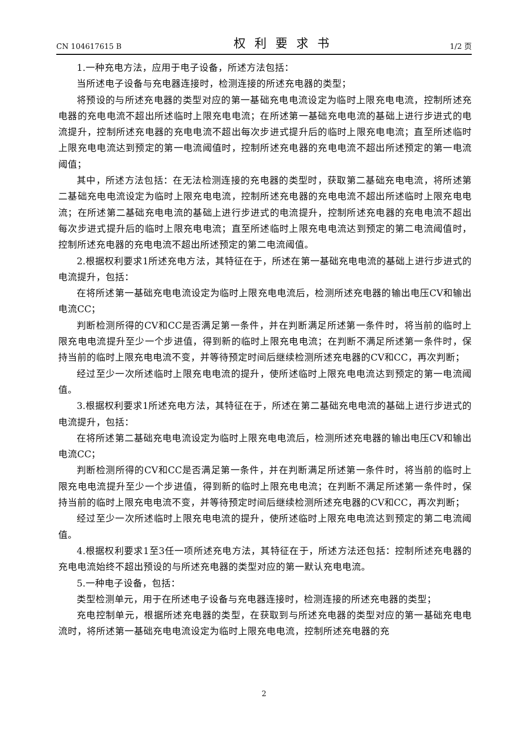CN 104617615 B 权利要求书 1/2 页
1.一种充电方法，应用于电子设备，所述方法包括：
当所述电子设备与充电器连接时，检测连接的所述充电器的类型；
将预设的与所述充电器的类型对应的第一基础充电电流设定为临时上限充电电流，控制所述充电器的充电电流不超出所述临时上限充电电流；在所述第一基础充电电流的基础上进行步进式的电流提升，控制所述充电器的充电电流不超出每次步进式提升后的临时上限充电电流；直至所述临时上限充电电流达到预定的第一电流阈值时，控制所述充电器的充电电流不超出所述预定的第一电流阈值；
其中，所述方法包括：在无法检测连接的充电器的类型时，获取第二基础充电电流，将所述第二基础充电电流设定为临时上限充电电流，控制所述充电器的充电电流不超出所述临时上限充电电流；在所述第二基础充电电流的基础上进行步进式的电流提升，控制所述充电器的充电电流不超出每次步进式提升后的临时上限充电电流；直至所述临时上限充电电流达到预定的第二电流阈值时，控制所述充电器的充电电流不超出所述预定的第二电流阈值。
2.根据权利要求1所述充电方法，其特征在于，所述在第一基础充电电流的基础上进行步进式的电流提升，包括：
在将所述第一基础充电电流设定为临时上限充电电流后，检测所述充电器的输出电压CV和输出电流CC；
判断检测所得的CV和CC是否满足第一条件，并在判断满足所述第一条件时，将当前的临时上限充电电流提升至少一个步进值，得到新的临时上限充电电流；在判断不满足所述第一条件时，保持当前的临时上限充电电流不变，并等待预定时间后继续检测所述充电器的CV和CC，再次判断；
经过至少一次所述临时上限充电电流的提升，使所述临时上限充电电流达到预定的第一电流阈值。
3.根据权利要求1所述充电方法，其特征在于，所述在第二基础充电电流的基础上进行步进式的电流提升，包括：
在将所述第二基础充电电流设定为临时上限充电电流后，检测所述充电器的输出电压CV和输出电流CC；
判断检测所得的CV和CC是否满足第一条件，并在判断满足所述第一条件时，将当前的临时上限充电电流提升至少一个步进值，得到新的临时上限充电电流；在判断不满足所述第一条件时，保持当前的临时上限充电电流不变，并等待预定时间后继续检测所述充电器的CV和CC，再次判断；
经过至少一次所述临时上限充电电流的提升，使所述临时上限充电电流达到预定的第二电流阈值。
4.根据权利要求1至3任一项所述充电方法，其特征在于，所述方法还包括：控制所述充电器的充电电流始终不超出预设的与所述充电器的类型对应的第一默认充电电流。
5.一种电子设备，包括：
类型检测单元，用于在所述电子设备与充电器连接时，检测连接的所述充电器的类型；
充电控制单元，根据所述充电器的类型，在获取到与所述充电器的类型对应的第一基础充电电流时，将所述第一基础充电电流设定为临时上限充电电流，控制所述充电器的充
2